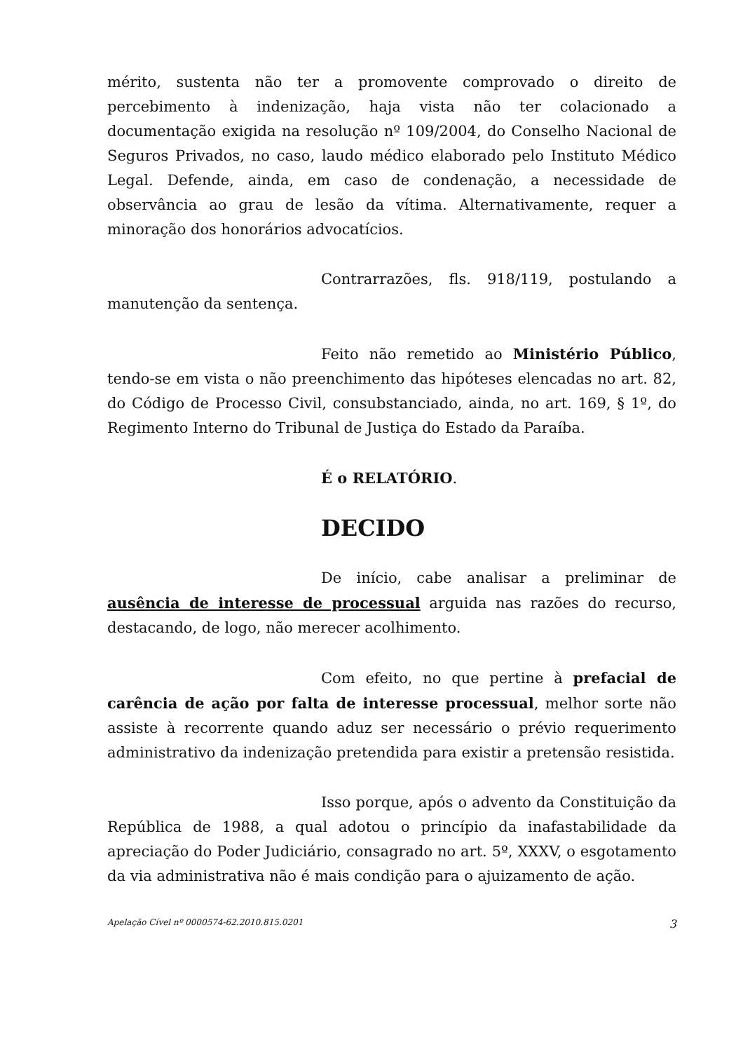mérito, sustenta não ter a promovente comprovado o direito de percebimento à indenização, haja vista não ter colacionado a documentação exigida na resolução nº 109/2004, do Conselho Nacional de Seguros Privados, no caso, laudo médico elaborado pelo Instituto Médico Legal. Defende, ainda, em caso de condenação, a necessidade de observância ao grau de lesão da vítima. Alternativamente, requer a minoração dos honorários advocatícios.
Contrarrazões, fls. 918/119, postulando a manutenção da sentença.
Feito não remetido ao Ministério Público, tendo-se em vista o não preenchimento das hipóteses elencadas no art. 82, do Código de Processo Civil, consubstanciado, ainda, no art. 169, § 1º, do Regimento Interno do Tribunal de Justiça do Estado da Paraíba.
É o RELATÓRIO.
DECIDO
De início, cabe analisar a preliminar de ausência de interesse de processual arguida nas razões do recurso, destacando, de logo, não merecer acolhimento.
Com efeito, no que pertine à prefacial de carência de ação por falta de interesse processual, melhor sorte não assiste à recorrente quando aduz ser necessário o prévio requerimento administrativo da indenização pretendida para existir a pretensão resistida.
Isso porque, após o advento da Constituição da República de 1988, a qual adotou o princípio da inafastabilidade da apreciação do Poder Judiciário, consagrado no art. 5º, XXXV, o esgotamento da via administrativa não é mais condição para o ajuizamento de ação.
Apelação Cível nº 0000574-62.2010.815.0201 3